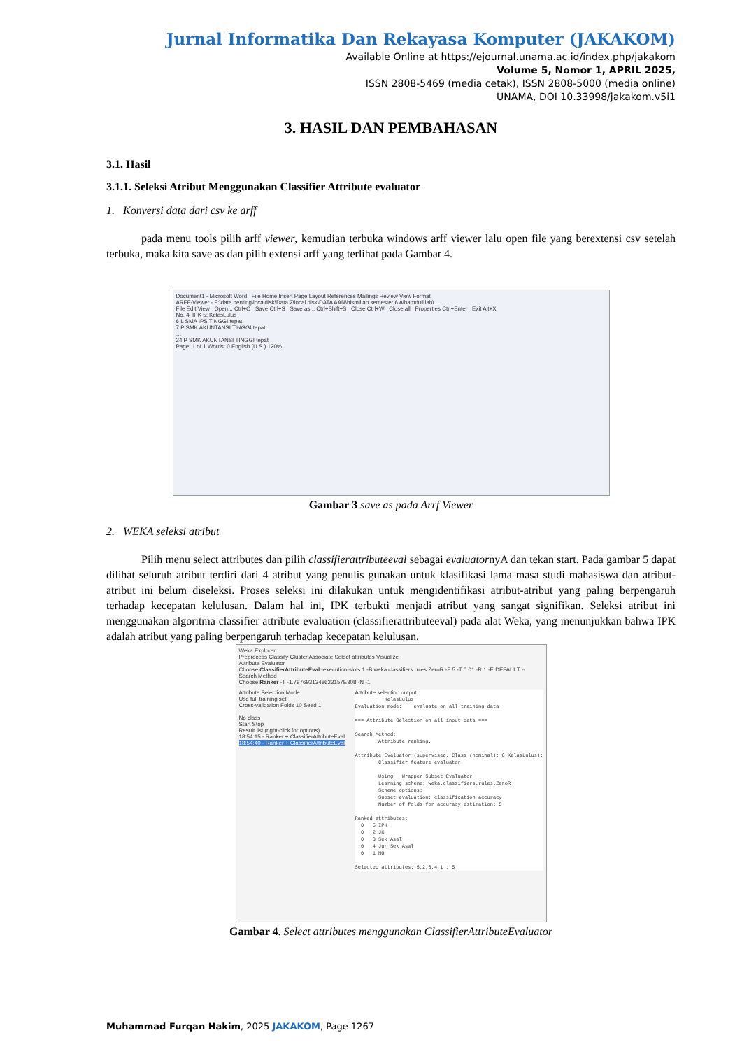Jurnal Informatika Dan Rekayasa Komputer (JAKAKOM)
Available Online at https://ejournal.unama.ac.id/index.php/jakakom
Volume 5, Nomor 1, APRIL 2025,
ISSN 2808-5469 (media cetak), ISSN 2808-5000 (media online)
UNAMA, DOI 10.33998/jakakom.v5i1
3. HASIL DAN PEMBAHASAN
3.1. Hasil
3.1.1. Seleksi Atribut Menggunakan Classifier Attribute evaluator
1. Konversi data dari csv ke arff
pada menu tools pilih arff viewer, kemudian terbuka windows arff viewer lalu open file yang berextensi csv setelah terbuka, maka kita save as dan pilih extensi arff yang terlihat pada Gambar 4.
Document1 - Microsoft Word File Home Insert Page Layout References Mailings Review View Format
ARFF-Viewer - F:\data penting\localdisk\Data 2\local disk\DATA AAN\bismillah semester 6 Alhamdulillah\...
File Edit View Open... Ctrl+O Save Ctrl+S Save as... Ctrl+Shift+S Close Ctrl+W Close all Properties Ctrl+Enter Exit Alt+X
No. 4: IPK 5: KelasLulus
6 L SMA IPS TINGGI tepat
7 P SMK AKUNTANSI TINGGI tepat
…
24 P SMK AKUNTANSI TINGGI tepat
Page: 1 of 1 Words: 0 English (U.S.) 120%
Gambar 3 save as pada Arrf Viewer
2. WEKA seleksi atribut
Pilih menu select attributes dan pilih classifierattributeeval sebagai evaluatornyA dan tekan start. Pada gambar 5 dapat dilihat seluruh atribut terdiri dari 4 atribut yang penulis gunakan untuk klasifikasi lama masa studi mahasiswa dan atribut-atribut ini belum diseleksi. Proses seleksi ini dilakukan untuk mengidentifikasi atribut-atribut yang paling berpengaruh terhadap kecepatan kelulusan. Dalam hal ini, IPK terbukti menjadi atribut yang sangat signifikan. Seleksi atribut ini menggunakan algoritma classifier attribute evaluation (classifierattributeeval) pada alat Weka, yang menunjukkan bahwa IPK adalah atribut yang paling berpengaruh terhadap kecepatan kelulusan.
Weka Explorer
Preprocess Classify Cluster Associate Select attributes Visualize
Attribute Evaluator
Choose ClassifierAttributeEval -execution-slots 1 -B weka.classifiers.rules.ZeroR -F 5 -T 0.01 -R 1 -E DEFAULT --
Search Method
Choose Ranker -T -1.7976931348623157E308 -N -1
Attribute Selection Mode
Use full training set
Cross-validation Folds 10 Seed 1
No class
Start Stop
Result list (right-click for options)
18:54:15 - Ranker + ClassifierAttributeEval
18:54:40 - Ranker + ClassifierAttributeEval
Attribute selection output
          KelasLulus
Evaluation mode:    evaluate on all training data

=== Attribute Selection on all input data ===

Search Method:
        Attribute ranking.

Attribute Evaluator (supervised, Class (nominal): 6 KelasLulus):
        Classifier feature evaluator

        Using   Wrapper Subset Evaluator
        Learning scheme: weka.classifiers.rules.ZeroR
        Scheme options:
        Subset evaluation: classification accuracy
        Number of folds for accuracy estimation: 5

Ranked attributes:
  0   5 IPK
  0   2 JK
  0   3 Sek_Asal
  0   4 Jur_Sek_Asal
  0   1 NO

Selected attributes: 5,2,3,4,1 : 5
Gambar 4. Select attributes menggunakan ClassifierAttributeEvaluator
Muhammad Furqan Hakim, 2025 JAKAKOM, Page 1267